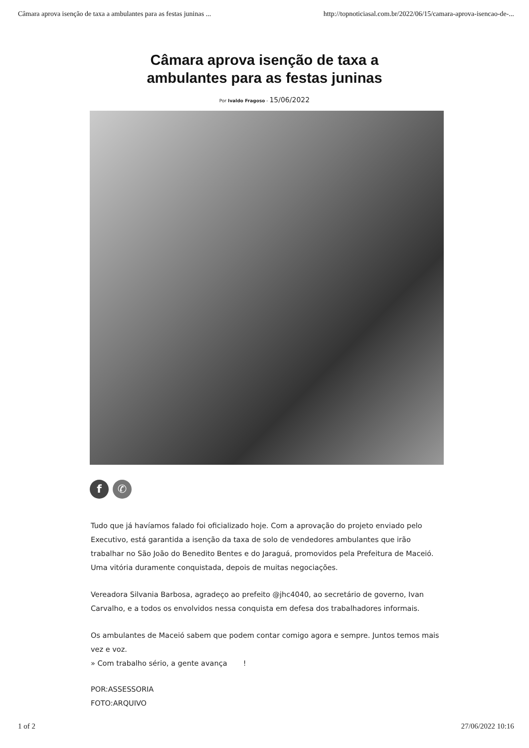Câmara aprova isenção de taxa a ambulantes para as festas juninas ... http://topnoticiasal.com.br/2022/06/15/camara-aprova-isencao-de-...
Câmara aprova isenção de taxa a
ambulantes para as festas juninas
Por Ivaldo Fragoso - 15/06/2022
f ✆
Tudo que já havíamos falado foi oficializado hoje. Com a aprovação do projeto enviado pelo Executivo, está garantida a isenção da taxa de solo de vendedores ambulantes que irão trabalhar no São João do Benedito Bentes e do Jaraguá, promovidos pela Prefeitura de Maceió. Uma vitória duramente conquistada, depois de muitas negociações.
Vereadora Silvania Barbosa, agradeço ao prefeito @jhc4040, ao secretário de governo, Ivan Carvalho, e a todos os envolvidos nessa conquista em defesa dos trabalhadores informais.
Os ambulantes de Maceió sabem que podem contar comigo agora e sempre. Juntos temos mais vez e voz.
» Com trabalho sério, a gente avança !
POR:ASSESSORIA
FOTO:ARQUIVO
1 of 2 27/06/2022 10:16